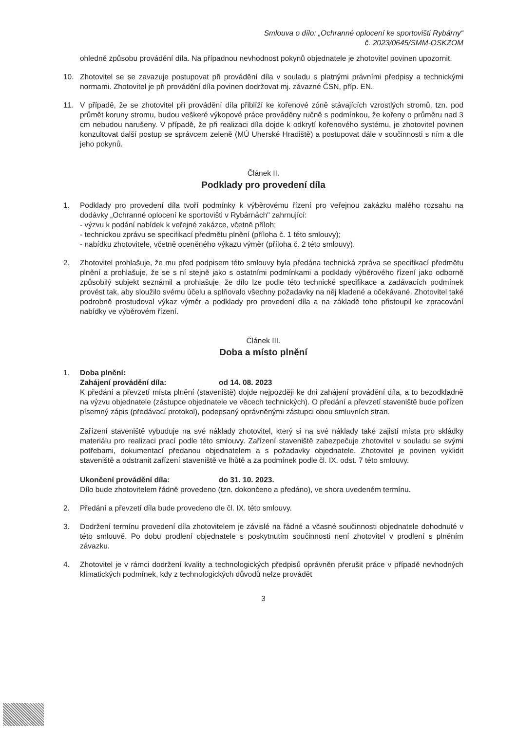Smlouva o dílo: „Ochranné oplocení ke sportovišti Rybárny“
č. 2023/0645/SMM-OSKZOM
ohledně způsobu provádění díla. Na případnou nevhodnost pokynů objednatele je zhotovitel povinen upozornit.
10. Zhotovitel se se zavazuje postupovat při provádění díla v souladu s platnými právními předpisy a technickými normami. Zhotovitel je při provádění díla povinen dodržovat mj. závazné ČSN, příp. EN.
11. V případě, že se zhotovitel při provádění díla přiblíží ke kořenové zóně stávajících vzrostlých stromů, tzn. pod průmět koruny stromu, budou veškeré výkopové práce prováděny ručně s podmínkou, že kořeny o průměru nad 3 cm nebudou narušeny. V případě, že při realizaci díla dojde k odkrytí kořenového systému, je zhotovitel povinen konzultovat další postup se správcem zeleně (MÚ Uherské Hradiště) a postupovat dále v součinnosti s ním a dle jeho pokynů.
Článek II.
Podklady pro provedení díla
1. Podklady pro provedení díla tvoří podmínky k výběrovému řízení pro veřejnou zakázku malého rozsahu na dodávky „Ochranné oplocení ke sportovišti v Rybárnách" zahrnující:
- výzvu k podání nabídek k veřejné zakázce, včetně příloh;
- technickou zprávu se specifikací předmětu plnění (příloha č. 1 této smlouvy);
- nabídku zhotovitele, včetně oceněného výkazu výměr (příloha č. 2 této smlouvy).
2. Zhotovitel prohlašuje, že mu před podpisem této smlouvy byla předána technická zpráva se specifikací předmětu plnění a prohlašuje, že se s ní stejně jako s ostatními podmínkami a podklady výběrového řízení jako odborně způsobilý subjekt seznámil a prohlašuje, že dílo lze podle této technické specifikace a zadávacích podmínek provést tak, aby sloužilo svému účelu a splňovalo všechny požadavky na něj kladené a očekávané. Zhotovitel také podrobně prostudoval výkaz výměr a podklady pro provedení díla a na základě toho přistoupil ke zpracování nabídky ve výběrovém řízení.
Článek III.
Doba a místo plnění
1. Doba plnění:
Zahájení provádění díla: od 14. 08. 2023
K předání a převzetí místa plnění (staveniště) dojde nejpozději ke dni zahájení provádění díla, a to bezodkladně na výzvu objednatele (zástupce objednatele ve věcech technických). O předání a převzetí staveniště bude pořízen písemný zápis (předávací protokol), podepsaný oprávněnými zástupci obou smluvních stran.
Zařízení staveniště vybuduje na své náklady zhotovitel, který si na své náklady také zajistí místa pro skládky materiálu pro realizaci prací podle této smlouvy. Zařízení staveniště zabezpečuje zhotovitel v souladu se svými potřebami, dokumentací předanou objednatelem a s požadavky objednatele. Zhotovitel je povinen vyklidit staveniště a odstranit zařízení staveniště ve lhůtě a za podmínek podle čl. IX. odst. 7 této smlouvy.
Ukončení provádění díla: do 31. 10. 2023.
Dílo bude zhotovitelem řádně provedeno (tzn. dokončeno a předáno), ve shora uvedeném termínu.
2. Předání a převzetí díla bude provedeno dle čl. IX. této smlouvy.
3. Dodržení termínu provedení díla zhotovitelem je závislé na řádné a včasné součinnosti objednatele dohodnuté v této smlouvě. Po dobu prodlení objednatele s poskytnutím součinnosti není zhotovitel v prodlení s plněním závazku.
4. Zhotovitel je v rámci dodržení kvality a technologických předpisů oprávněn přerušit práce v případě nevhodných klimatických podmínek, kdy z technologických důvodů nelze provádět
3